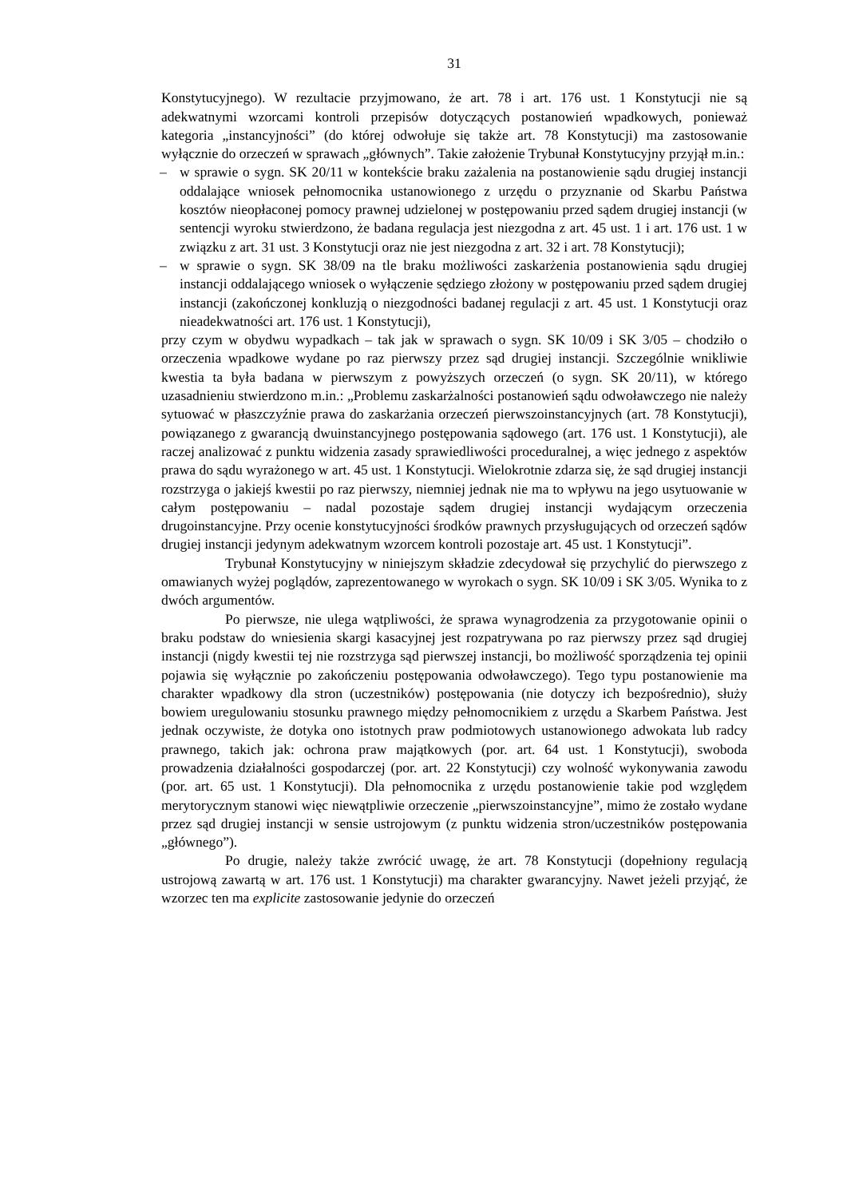31
Konstytucyjnego). W rezultacie przyjmowano, że art. 78 i art. 176 ust. 1 Konstytucji nie są adekwatnymi wzorcami kontroli przepisów dotyczących postanowień wpadkowych, ponieważ kategoria „instancyjności” (do której odwołuje się także art. 78 Konstytucji) ma zastosowanie wyłącznie do orzeczeń w sprawach „głównych”. Takie założenie Trybunał Konstytucyjny przyjął m.in.:
– w sprawie o sygn. SK 20/11 w kontekście braku zażalenia na postanowienie sądu drugiej instancji oddalające wniosek pełnomocnika ustanowionego z urzędu o przyznanie od Skarbu Państwa kosztów nieopłaconej pomocy prawnej udzielonej w postępowaniu przed sądem drugiej instancji (w sentencji wyroku stwierdzono, że badana regulacja jest niezgodna z art. 45 ust. 1 i art. 176 ust. 1 w związku z art. 31 ust. 3 Konstytucji oraz nie jest niezgodna z art. 32 i art. 78 Konstytucji);
– w sprawie o sygn. SK 38/09 na tle braku możliwości zaskarżenia postanowienia sądu drugiej instancji oddalającego wniosek o wyłączenie sędziego złożony w postępowaniu przed sądem drugiej instancji (zakończonej konkluzją o niezgodności badanej regulacji z art. 45 ust. 1 Konstytucji oraz nieadekwatności art. 176 ust. 1 Konstytucji),
przy czym w obydwu wypadkach – tak jak w sprawach o sygn. SK 10/09 i SK 3/05 – chodziło o orzeczenia wpadkowe wydane po raz pierwszy przez sąd drugiej instancji. Szczególnie wnikliwie kwestia ta była badana w pierwszym z powyższych orzeczeń (o sygn. SK 20/11), w którego uzasadnieniu stwierdzono m.in.: „Problemu zaskarżalności postanowień sądu odwoławczego nie należy sytuować w płaszczyźnie prawa do zaskarżania orzeczeń pierwszoinstancyjnych (art. 78 Konstytucji), powiązanego z gwarancją dwuinstancyjnego postępowania sądowego (art. 176 ust. 1 Konstytucji), ale raczej analizować z punktu widzenia zasady sprawiedliwości proceduralnej, a więc jednego z aspektów prawa do sądu wyrażonego w art. 45 ust. 1 Konstytucji. Wielokrotnie zdarza się, że sąd drugiej instancji rozstrzyga o jakiejś kwestii po raz pierwszy, niemniej jednak nie ma to wpływu na jego usytuowanie w całym postępowaniu – nadal pozostaje sądem drugiej instancji wydającym orzeczenia drugoinstancyjne. Przy ocenie konstytucyjności środków prawnych przysługujących od orzeczeń sądów drugiej instancji jedynym adekwatnym wzorcem kontroli pozostaje art. 45 ust. 1 Konstytucji”.
Trybunał Konstytucyjny w niniejszym składzie zdecydował się przychylić do pierwszego z omawianych wyżej poglądów, zaprezentowanego w wyrokach o sygn. SK 10/09 i SK 3/05. Wynika to z dwóch argumentów.
Po pierwsze, nie ulega wątpliwości, że sprawa wynagrodzenia za przygotowanie opinii o braku podstaw do wniesienia skargi kasacyjnej jest rozpatrywana po raz pierwszy przez sąd drugiej instancji (nigdy kwestii tej nie rozstrzyga sąd pierwszej instancji, bo możliwość sporządzenia tej opinii pojawia się wyłącznie po zakończeniu postępowania odwoławczego). Tego typu postanowienie ma charakter wpadkowy dla stron (uczestników) postępowania (nie dotyczy ich bezpośrednio), służy bowiem uregulowaniu stosunku prawnego między pełnomocnikiem z urzędu a Skarbem Państwa. Jest jednak oczywiste, że dotyka ono istotnych praw podmiotowych ustanowionego adwokata lub radcy prawnego, takich jak: ochrona praw majątkowych (por. art. 64 ust. 1 Konstytucji), swoboda prowadzenia działalności gospodarczej (por. art. 22 Konstytucji) czy wolność wykonywania zawodu (por. art. 65 ust. 1 Konstytucji). Dla pełnomocnika z urzędu postanowienie takie pod względem merytorycznym stanowi więc niewątpliwie orzeczenie „pierwszoinstancyjne”, mimo że zostało wydane przez sąd drugiej instancji w sensie ustrojowym (z punktu widzenia stron/uczestników postępowania „głównego”).
Po drugie, należy także zwrócić uwagę, że art. 78 Konstytucji (dopełniony regulacją ustrojową zawartą w art. 176 ust. 1 Konstytucji) ma charakter gwarancyjny. Nawet jeżeli przyjąć, że wzorzec ten ma explicite zastosowanie jedynie do orzeczeń